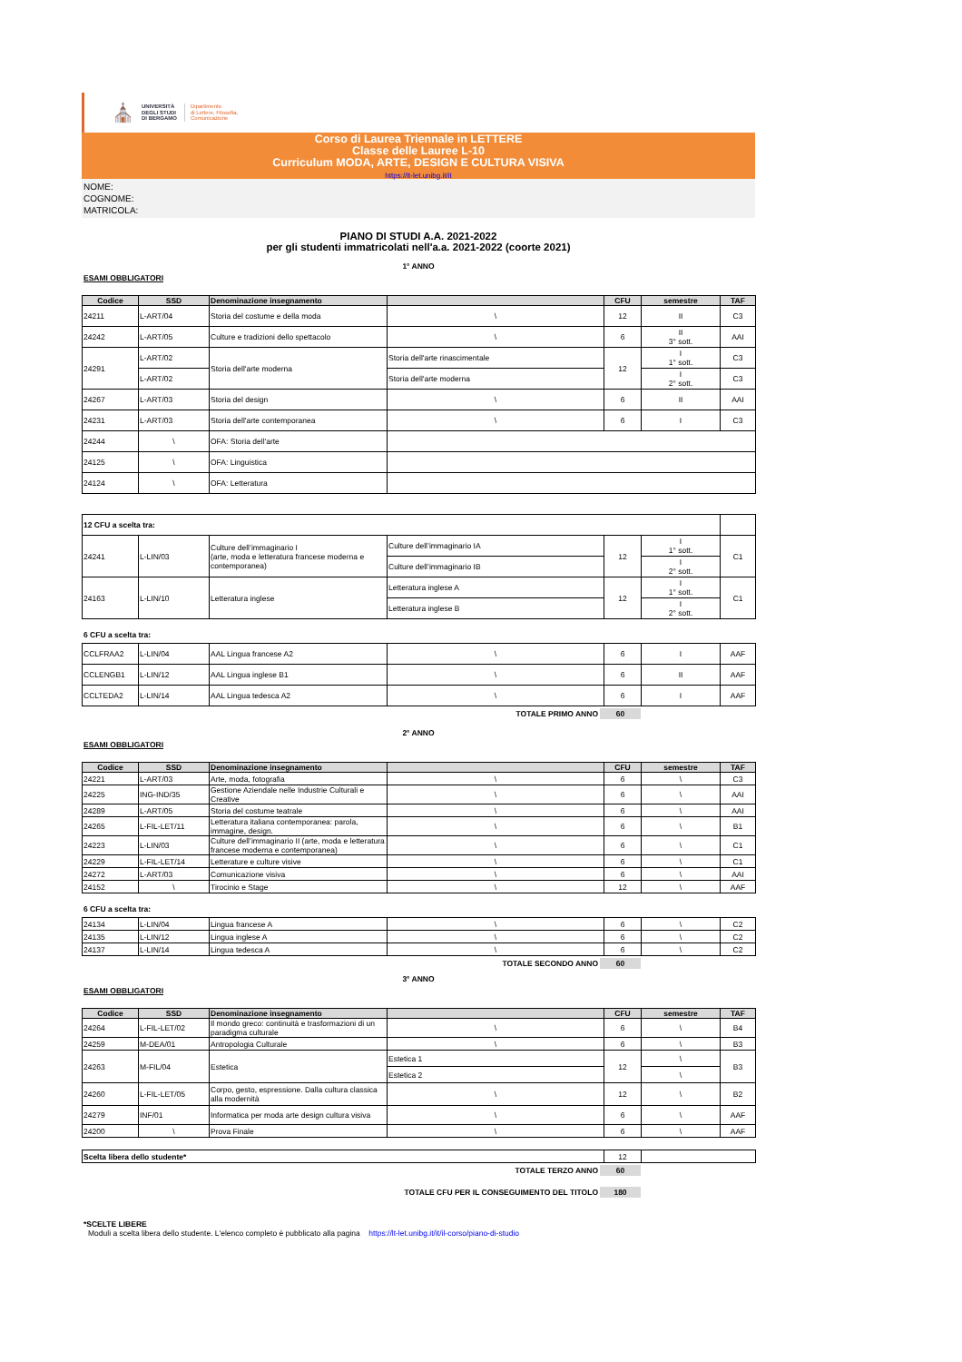⛪
UNIVERSITÀ
DEGLI STUDI
DI BERGAMO
Dipartimento
di Lettere, Filosofia,
Comunicazione
Corso di Laurea Triennale in LETTERE
Classe delle Lauree L-10
Curriculum MODA, ARTE, DESIGN E CULTURA VISIVA
https://lt-let.unibg.it/it
NOME:
COGNOME:
MATRICOLA:
PIANO DI STUDI A.A. 2021-2022
per gli studenti immatricolati nell'a.a. 2021-2022 (coorte 2021)
1° ANNO
ESAMI OBBLIGATORI
| Codice | SSD | Denominazione insegnamento | | CFU | semestre | TAF |
| --- | --- | --- | --- | --- | --- | --- |
| 24211 | L-ART/04 | Storia del costume e della moda | \ | 12 | II | C3 |
| 24242 | L-ART/05 | Culture e tradizioni dello spettacolo | \ | 6 | II 3° sott. | AAI |
| 24291 | L-ART/02 | Storia dell'arte moderna | Storia dell'arte rinascimentale | 12 | I 1° sott. | C3 |
| | L-ART/02 | | Storia dell'arte moderna | | I 2° sott. | C3 |
| 24267 | L-ART/03 | Storia del design | \ | 6 | II | AAI |
| 24231 | L-ART/03 | Storia dell'arte contemporanea | \ | 6 | I | C3 |
| 24244 | \ | OFA: Storia dell'arte | | | | |
| 24125 | \ | OFA: Linguistica | | | | |
| 24124 | \ | OFA: Letteratura | | | | |
| 12 CFU a scelta tra: | | | | | | |
| 24241 | L-LIN/03 | Culture dell’immaginario I (arte, moda e letteratura francese moderna e contemporanea) | Culture dell’immaginario IA | 12 | I 1° sott. | C1 |
| | | | Culture dell’immaginario IB | | I 2° sott. | |
| 24163 | L-LIN/10 | Letteratura inglese | Letteratura inglese A | 12 | I 1° sott. | C1 |
| | | | Letteratura inglese B | | I 2° sott. | |
6 CFU a scelta tra:
| CCLFRAA2 | L-LIN/04 | AAL Lingua francese A2 | \ | 6 | I | AAF |
| CCLENGB1 | L-LIN/12 | AAL Lingua inglese B1 | \ | 6 | II | AAF |
| CCLTEDA2 | L-LIN/14 | AAL Lingua tedesca A2 | \ | 6 | I | AAF |
TOTALE PRIMO ANNO 60
2° ANNO
ESAMI OBBLIGATORI
| Codice | SSD | Denominazione insegnamento | | CFU | semestre | TAF |
| --- | --- | --- | --- | --- | --- | --- |
| 24221 | L-ART/03 | Arte, moda, fotografia | \ | 6 | \ | C3 |
| 24225 | ING-IND/35 | Gestione Aziendale nelle Industrie Culturali e Creative | \ | 6 | \ | AAI |
| 24289 | L-ART/05 | Storia del costume teatrale | \ | 6 | \ | AAI |
| 24265 | L-FIL-LET/11 | Letteratura italiana contemporanea: parola, immagine, design. | \ | 6 | \ | B1 |
| 24223 | L-LIN/03 | Culture dell’immaginario II (arte, moda e letteratura francese moderna e contemporanea) | \ | 6 | \ | C1 |
| 24229 | L-FIL-LET/14 | Letterature e culture visive | \ | 6 | \ | C1 |
| 24272 | L-ART/03 | Comunicazione visiva | \ | 6 | \ | AAI |
| 24152 | \ | Tirocinio e Stage | \ | 12 | \ | AAF |
6 CFU a scelta tra:
| 24134 | L-LIN/04 | Lingua francese A | \ | 6 | \ | C2 |
| 24135 | L-LIN/12 | Lingua inglese A | \ | 6 | \ | C2 |
| 24137 | L-LIN/14 | Lingua tedesca A | \ | 6 | \ | C2 |
TOTALE SECONDO ANNO 60
3° ANNO
ESAMI OBBLIGATORI
| Codice | SSD | Denominazione insegnamento | | CFU | semestre | TAF |
| --- | --- | --- | --- | --- | --- | --- |
| 24264 | L-FIL-LET/02 | Il mondo greco: continuità e trasformazioni di un paradigma culturale | \ | 6 | \ | B4 |
| 24259 | M-DEA/01 | Antropologia Culturale | \ | 6 | \ | B3 |
| 24263 | M-FIL/04 | Estetica | Estetica 1 | 12 | \ | B3 |
| | | | Estetica 2 | | \ | |
| 24260 | L-FIL-LET/05 | Corpo, gesto, espressione. Dalla cultura classica alla modernità | \ | 12 | \ | B2 |
| 24279 | INF/01 | Informatica per moda arte design cultura visiva | \ | 6 | \ | AAF |
| 24200 | \ | Prova Finale | \ | 6 | \ | AAF |
| Scelta libera dello studente* | 12 | |
TOTALE TERZO ANNO 60
TOTALE CFU PER IL CONSEGUIMENTO DEL TITOLO 180
*SCELTE LIBERE
Moduli a scelta libera dello studente. L'elenco completo è pubblicato alla pagina https://lt-let.unibg.it/it/il-corso/piano-di-studio